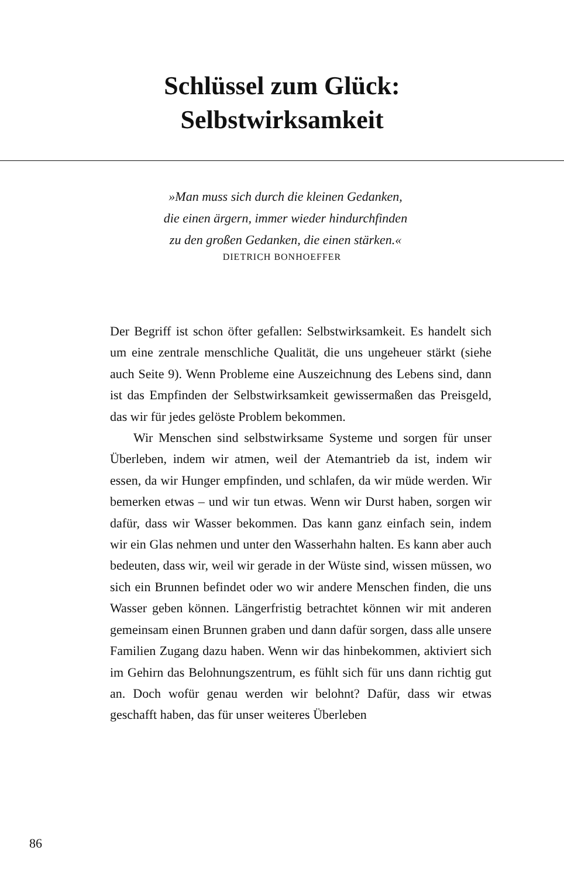Schlüssel zum Glück:
Selbstwirksamkeit
»Man muss sich durch die kleinen Gedanken,
die einen ärgern, immer wieder hindurchfinden
zu den großen Gedanken, die einen stärken.«
DIETRICH BONHOEFFER
Der Begriff ist schon öfter gefallen: Selbstwirksamkeit. Es handelt sich um eine zentrale menschliche Qualität, die uns ungeheuer stärkt (siehe auch Seite 9). Wenn Probleme eine Auszeichnung des Lebens sind, dann ist das Empfinden der Selbstwirksamkeit gewissermaßen das Preisgeld, das wir für jedes gelöste Problem bekommen.
Wir Menschen sind selbstwirksame Systeme und sorgen für unser Überleben, indem wir atmen, weil der Atemantrieb da ist, indem wir essen, da wir Hunger empfinden, und schlafen, da wir müde werden. Wir bemerken etwas – und wir tun etwas. Wenn wir Durst haben, sorgen wir dafür, dass wir Wasser bekommen. Das kann ganz einfach sein, indem wir ein Glas nehmen und unter den Wasserhahn halten. Es kann aber auch bedeuten, dass wir, weil wir gerade in der Wüste sind, wissen müssen, wo sich ein Brunnen befindet oder wo wir andere Menschen finden, die uns Wasser geben können. Längerfristig betrachtet können wir mit anderen gemeinsam einen Brunnen graben und dann dafür sorgen, dass alle unsere Familien Zugang dazu haben. Wenn wir das hinbekommen, aktiviert sich im Gehirn das Belohnungszentrum, es fühlt sich für uns dann richtig gut an. Doch wofür genau werden wir belohnt? Dafür, dass wir etwas geschafft haben, das für unser weiteres Überleben
86